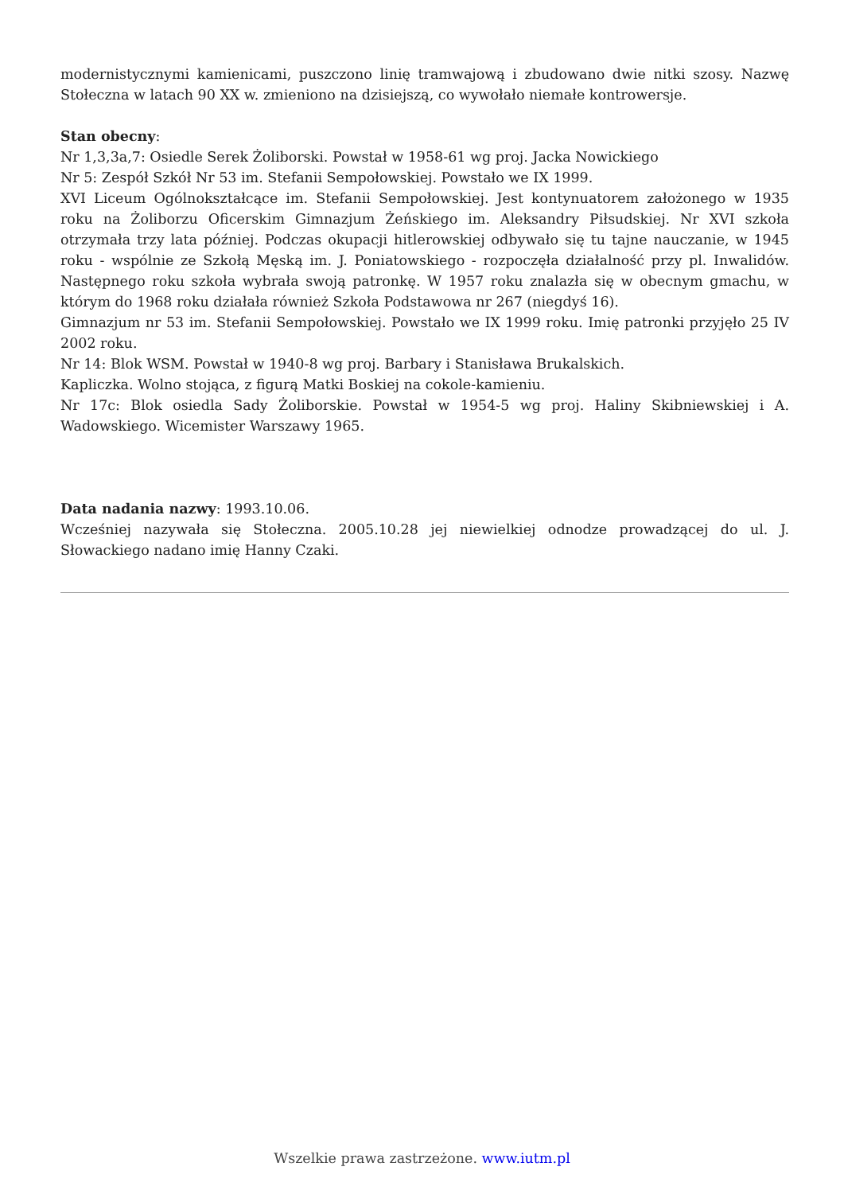modernistycznymi kamienicami, puszczono linię tramwajową i zbudowano dwie nitki szosy. Nazwę Stołeczna w latach 90 XX w. zmieniono na dzisiejszą, co wywołało niemałe kontrowersje.
Stan obecny:
Nr 1,3,3a,7: Osiedle Serek Żoliborski. Powstał w 1958-61 wg proj. Jacka Nowickiego
Nr 5: Zespół Szkół Nr 53 im. Stefanii Sempołowskiej. Powstało we IX 1999.
XVI Liceum Ogólnokształcące im. Stefanii Sempołowskiej. Jest kontynuatorem założonego w 1935 roku na Żoliborzu Oficerskim Gimnazjum Żeńskiego im. Aleksandry Piłsudskiej. Nr XVI szkoła otrzymała trzy lata później. Podczas okupacji hitlerowskiej odbywało się tu tajne nauczanie, w 1945 roku - wspólnie ze Szkołą Męską im. J. Poniatowskiego - rozpoczęła działalność przy pl. Inwalidów. Następnego roku szkoła wybrała swoją patronkę. W 1957 roku znalazła się w obecnym gmachu, w którym do 1968 roku działała również Szkoła Podstawowa nr 267 (niegdyś 16).
Gimnazjum nr 53 im. Stefanii Sempołowskiej. Powstało we IX 1999 roku. Imię patronki przyjęło 25 IV 2002 roku.
Nr 14: Blok WSM. Powstał w 1940-8 wg proj. Barbary i Stanisława Brukalskich.
Kapliczka. Wolno stojąca, z figurą Matki Boskiej na cokole-kamieniu.
Nr 17c: Blok osiedla Sady Żoliborskie. Powstał w 1954-5 wg proj. Haliny Skibniewskiej i A. Wadowskiego. Wicemister Warszawy 1965.
Data nadania nazwy: 1993.10.06.
Wcześniej nazywała się Stołeczna. 2005.10.28 jej niewielkiej odnodze prowadzącej do ul. J. Słowackiego nadano imię Hanny Czaki.
Wszelkie prawa zastrzeżone. www.iutm.pl